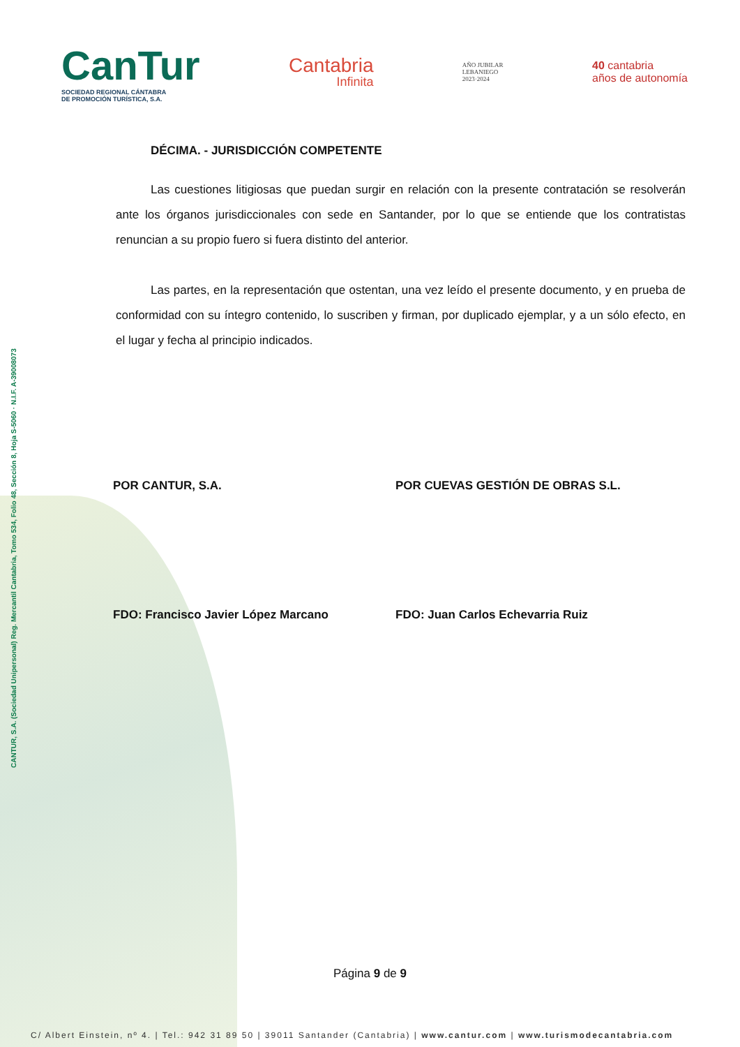CanTur
SOCIEDAD REGIONAL CÁNTABRA
DE PROMOCIÓN TURÍSTICA, S.A.
Cantabria
Infinita
AÑO JUBILAR
LEBANIEGO
2023·2024
40 cantabria
años de autonomía
DÉCIMA. - JURISDICCIÓN COMPETENTE
Las cuestiones litigiosas que puedan surgir en relación con la presente contratación se resolverán ante los órganos jurisdiccionales con sede en Santander, por lo que se entiende que los contratistas renuncian a su propio fuero si fuera distinto del anterior.
Las partes, en la representación que ostentan, una vez leído el presente documento, y en prueba de conformidad con su íntegro contenido, lo suscriben y firman, por duplicado ejemplar, y a un sólo efecto, en el lugar y fecha al principio indicados.
POR CANTUR, S.A. POR CUEVAS GESTIÓN DE OBRAS S.L.
FDO: Francisco Javier López Marcano FDO: Juan Carlos Echevarria Ruiz
CANTUR, S.A. (Sociedad Unipersonal) Reg. Mercantil Cantabria, Tomo 534, Folio 48, Sección 8, Hoja S-5060 · N.I.F. A-39008073
Página 9 de 9
C/ Albert Einstein, nº 4. | Tel.: 942 31 89 50 | 39011 Santander (Cantabria) | www.cantur.com | www.turismodecantabria.com